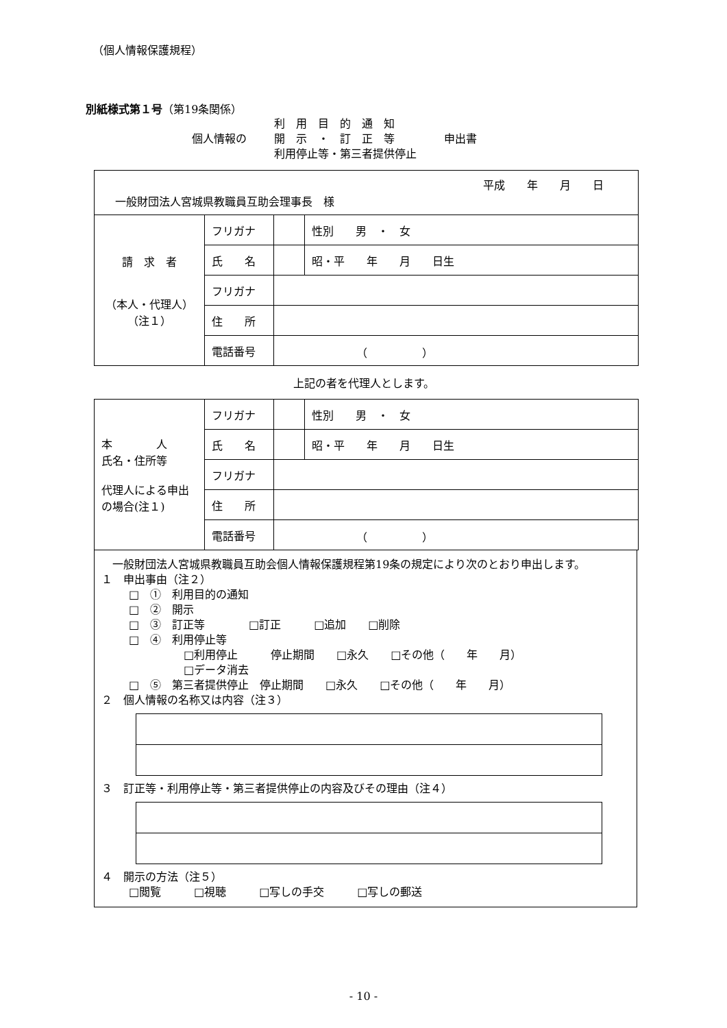（個人情報保護規程）
別紙様式第１号（第19条関係）
個人情報の
利　用　目　的　通　知
開　示　・　訂　正　等
利用停止等・第三者提供停止
申出書
| 平成 年 月 日 一般財団法人宮城県教職員互助会理事長 様 | | | |
| 請 求 者 （本人・代理人） （注１） | フリガナ | | 性別 男 ・ 女 |
| | 氏 名 | | 昭・平 年 月 日生 |
| | フリガナ | | |
| | 住 所 | | |
| | 電話番号 | （ ） | |
上記の者を代理人とします。
| 本 人 氏名・住所等 代理人による申出の場合(注１) | フリガナ | | 性別 男 ・ 女 |
| | 氏 名 | | 昭・平 年 月 日生 |
| | フリガナ | | |
| | 住 所 | | |
| | 電話番号 | （ ） | |
　一般財団法人宮城県教職員互助会個人情報保護規程第19条の規定により次のとおり申出します。
１　申出事由（注２）
□　①　利用目的の通知
□　②　開示
□　③　訂正等　　　　□訂正　　　□追加　　□削除
□　④　利用停止等
□利用停止　　　停止期間　　□永久　　□その他（　　年　　月）
□データ消去
□　⑤　第三者提供停止　停止期間　　□永久　　□その他（　　年　　月）
２　個人情報の名称又は内容（注３）
３　訂正等・利用停止等・第三者提供停止の内容及びその理由（注４）
４　開示の方法（注５）
□閲覧　　　□視聴　　　□写しの手交　　　□写しの郵送
- 10 -